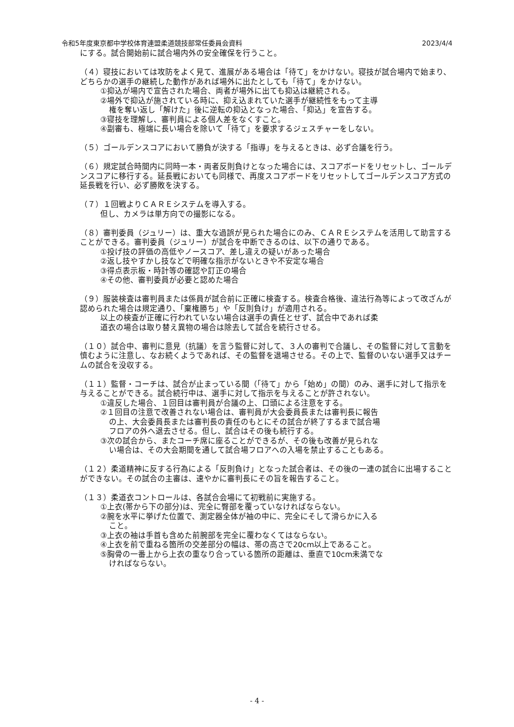令和5年度東京都中学校体育連盟柔道競技部常任委員会資料 2023/4/4
にする。試合開始前に試合場内外の安全確保を行うこと。
（４）寝技においては攻防をよく見て、進展がある場合は「待て」をかけない。寝技が試合場内で始まり、どちらかの選手の継続した動作があれば場外に出たとしても「待て」をかけない。
①抑込が場内で宣告された場合、両者が場外に出ても抑込は継続される。
②場外で抑込が施されている時に、抑え込まれていた選手が継続性をもって主導
権を奪い返し「解けた」後に逆転の抑込となった場合、「抑込」を宣告する。
③寝技を理解し、審判員による個人差をなくすこと。
④副審も、極端に長い場合を除いて「待て」を要求するジェスチャーをしない。
（５）ゴールデンスコアにおいて勝負が決する「指導」を与えるときは、必ず合議を行う。
（６）規定試合時間内に同時一本・両者反則負けとなった場合には、スコアボードをリセットし、ゴールデンスコアに移行する。延長戦においても同様で、再度スコアボードをリセットしてゴールデンスコア方式の延長戦を行い、必ず勝敗を決する。
（７）１回戦よりＣＡＲＥシステムを導入する。
但し、カメラは単方向での撮影になる。
（８）審判委員（ジュリー）は、重大な過誤が見られた場合にのみ、ＣＡＲＥシステムを活用して助言することができる。審判委員（ジュリー）が試合を中断できるのは、以下の通りである。
①投げ技の評価の高低やノースコア、差し違えの疑いがあった場合
②返し技やすかし技などで明確な指示がないときや不安定な場合
③得点表示板・時計等の確認や訂正の場合
④その他、審判委員が必要と認めた場合
（９）服装検査は審判員または係員が試合前に正確に検査する。検査合格後、違法行為等によって改ざんが認められた場合は規定通り、「棄権勝ち」や「反則負け」が適用される。
以上の検査が正確に行われていない場合は選手の責任とせず、試合中であれば柔
道衣の場合は取り替え異物の場合は除去して試合を続行させる。
（１０）試合中、審判に意見（抗議）を言う監督に対して、３人の審判で合議し、その監督に対して言動を慎むように注意し、なお続くようであれば、その監督を退場させる。その上で、監督のいない選手又はチームの試合を没収する。
（１１）監督・コーチは、試合が止まっている間（「待て」から「始め」の間）のみ、選手に対して指示を与えることができる。試合続行中は、選手に対して指示を与えることが許されない。
①違反した場合、１回目は審判員が合議の上、口頭による注意をする。
②１回目の注意で改善されない場合は、審判員が大会委員長または審判長に報告
の上、大会委員長または審判長の責任のもとにその試合が終了するまで試合場
フロアの外へ退去させる。但し、試合はその後も続行する。
③次の試合から、またコーチ席に座ることができるが、その後も改善が見られな
い場合は、その大会期間を通して試合場フロアへの入場を禁止することもある。
（１２）柔道精神に反する行為による「反則負け」となった試合者は、その後の一連の試合に出場することができない。その試合の主審は、速やかに審判長にその旨を報告すること。
（１３）柔道衣コントロールは、各試合会場にて初戦前に実施する。
①上衣(帯から下の部分)は、完全に臀部を覆っていなければならない。
②腕を水平に挙げた位置で、測定器全体が袖の中に、完全にそして滑らかに入る
こと。
③上衣の袖は手首も含めた前腕部を完全に覆わなくてはならない。
④上衣を前で重ねる箇所の交差部分の幅は、帯の高さで20cm以上であること。
⑤胸骨の一番上から上衣の重なり合っている箇所の距離は、垂直で10cm未満でな
ければならない。
- 4 -